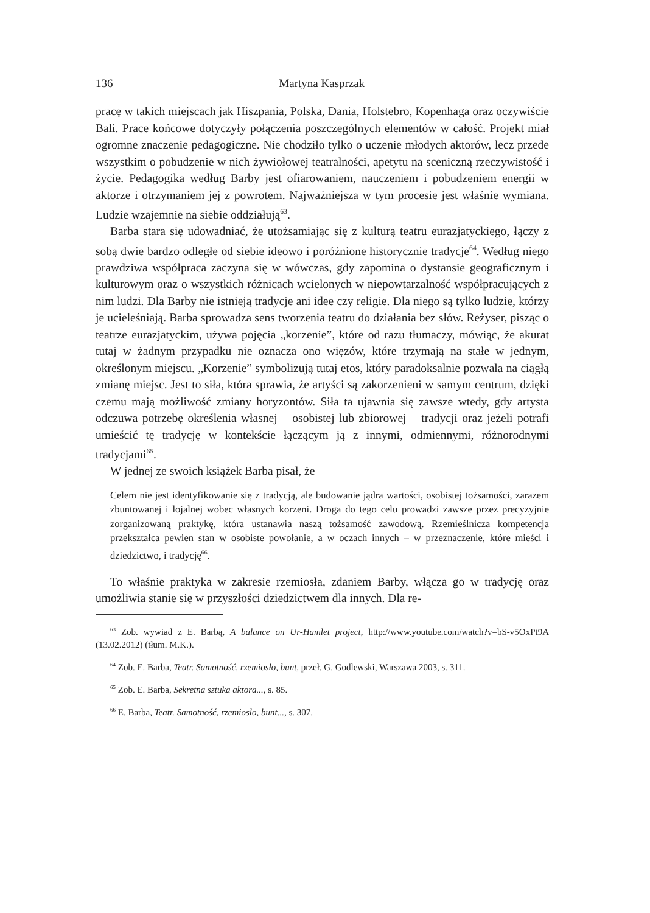136 Martyna Kasprzak
pracę w takich miejscach jak Hiszpania, Polska, Dania, Holstebro, Kopenhaga oraz oczywiście Bali. Prace końcowe dotyczyły połączenia poszczególnych elementów w całość. Projekt miał ogromne znaczenie pedagogiczne. Nie chodziło tylko o uczenie młodych aktorów, lecz przede wszystkim o pobudzenie w nich żywiołowej teatralności, apetytu na sceniczną rzeczywistość i życie. Pedagogika według Barby jest ofiarowaniem, nauczeniem i pobudzeniem energii w aktorze i otrzymaniem jej z powrotem. Najważniejsza w tym procesie jest właśnie wymiana. Ludzie wzajemnie na siebie oddziałują<sup>63</sup>.
Barba stara się udowadniać, że utożsamiając się z kulturą teatru eurazjatyckiego, łączy z sobą dwie bardzo odległe od siebie ideowo i poróżnione historycznie tradycje<sup>64</sup>. Według niego prawdziwa współpraca zaczyna się w wówczas, gdy zapomina o dystansie geograficznym i kulturowym oraz o wszystkich różnicach wcielonych w niepowtarzalność współpracujących z nim ludzi. Dla Barby nie istnieją tradycje ani idee czy religie. Dla niego są tylko ludzie, którzy je ucieleśniają. Barba sprowadza sens tworzenia teatru do działania bez słów. Reżyser, pisząc o teatrze eurazjatyckim, używa pojęcia „korzenie”, które od razu tłumaczy, mówiąc, że akurat tutaj w żadnym przypadku nie oznacza ono więzów, które trzymają na stałe w jednym, określonym miejscu. „Korzenie” symbolizują tutaj etos, który paradoksalnie pozwala na ciągłą zmianę miejsc. Jest to siła, która sprawia, że artyści są zakorzenieni w samym centrum, dzięki czemu mają możliwość zmiany horyzontów. Siła ta ujawnia się zawsze wtedy, gdy artysta odczuwa potrzebę określenia własnej – osobistej lub zbiorowej – tradycji oraz jeżeli potrafi umieścić tę tradycję w kontekście łączącym ją z innymi, odmiennymi, różnorodnymi tradycjami<sup>65</sup>.
W jednej ze swoich książek Barba pisał, że
Celem nie jest identyfikowanie się z tradycją, ale budowanie jądra wartości, osobistej tożsamości, zarazem zbuntowanej i lojalnej wobec własnych korzeni. Droga do tego celu prowadzi zawsze przez precyzyjnie zorganizowaną praktykę, która ustanawia naszą tożsamość zawodową. Rzemieślnicza kompetencja przekształca pewien stan w osobiste powołanie, a w oczach innych – w przeznaczenie, które mieści i dziedzictwo, i tradycję<sup>66</sup>.
To właśnie praktyka w zakresie rzemiosła, zdaniem Barby, włącza go w tradycję oraz umożliwia stanie się w przyszłości dziedzictwem dla innych. Dla re-
<sup>63</sup> Zob. wywiad z E. Barbą, A balance on Ur-Hamlet project, http://www.youtube.com/watch?v=bS-v5OxPt9A (13.02.2012) (tłum. M.K.).
<sup>64</sup> Zob. E. Barba, Teatr. Samotność, rzemiosło, bunt, przeł. G. Godlewski, Warszawa 2003, s. 311.
<sup>65</sup> Zob. E. Barba, Sekretna sztuka aktora..., s. 85.
<sup>66</sup> E. Barba, Teatr. Samotność, rzemiosło, bunt..., s. 307.